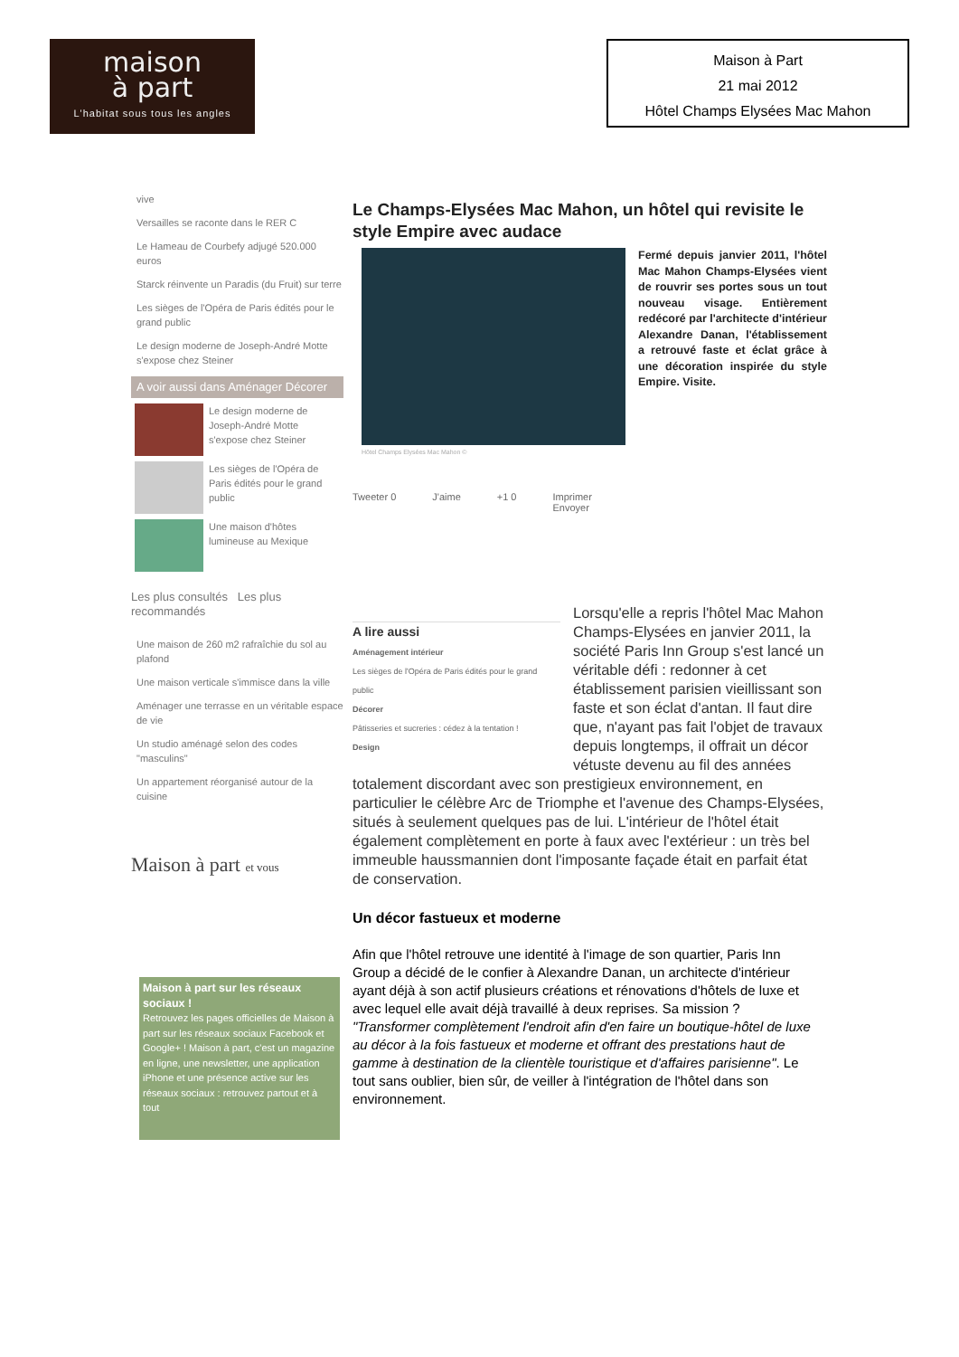maison
à part
L'habitat sous tous les angles
Maison à Part
21 mai 2012
Hôtel Champs Elysées Mac Mahon
vive
Versailles se raconte dans le RER C
Le Hameau de Courbefy adjugé 520.000 euros
Starck réinvente un Paradis (du Fruit) sur terre
Les sièges de l'Opéra de Paris édités pour le grand public
Le design moderne de Joseph-André Motte s'expose chez Steiner
A voir aussi dans Aménager Décorer
Le design moderne de Joseph-André Motte s'expose chez Steiner
Les sièges de l'Opéra de Paris édités pour le grand public
Une maison d'hôtes lumineuse au Mexique
Les plus consultés Les plus recommandés
Une maison de 260 m2 rafraîchie du sol au plafond
Une maison verticale s'immisce dans la ville
Aménager une terrasse en un véritable espace de vie
Un studio aménagé selon des codes "masculins"
Un appartement réorganisé autour de la cuisine
Maison à part et vous
Maison à part sur les réseaux sociaux !
Retrouvez les pages officielles de Maison à part sur les réseaux sociaux Facebook et Google+ ! Maison à part, c'est un magazine en ligne, une newsletter, une application iPhone et une présence active sur les réseaux sociaux : retrouvez partout et à tout
Le Champs-Elysées Mac Mahon, un hôtel qui revisite le style Empire avec audace
Fermé depuis janvier 2011, l'hôtel Mac Mahon Champs-Elysées vient de rouvrir ses portes sous un tout nouveau visage. Entièrement redécoré par l'architecte d'intérieur Alexandre Danan, l'établissement a retrouvé faste et éclat grâce à une décoration inspirée du style Empire. Visite.
Hôtel Champs Elysées Mac Mahon ©
Tweeter 0 J'aime +1 0 Imprimer
Envoyer
A lire aussi
Aménagement intérieur
Les sièges de l'Opéra de Paris édités pour le grand public
Décorer
Pâtisseries et sucreries : cédez à la tentation !
Design
Lorsqu'elle a repris l'hôtel Mac Mahon Champs-Elysées en janvier 2011, la société Paris Inn Group s'est lancé un véritable défi : redonner à cet établissement parisien vieillissant son faste et son éclat d'antan. Il faut dire que, n'ayant pas fait l'objet de travaux depuis longtemps, il offrait un décor vétuste devenu au fil des années totalement discordant avec son prestigieux environnement, en particulier le célèbre Arc de Triomphe et l'avenue des Champs-Elysées, situés à seulement quelques pas de lui. L'intérieur de l'hôtel était également complètement en porte à faux avec l'extérieur : un très bel immeuble haussmannien dont l'imposante façade était en parfait état de conservation.
Un décor fastueux et moderne
Afin que l'hôtel retrouve une identité à l'image de son quartier, Paris Inn Group a décidé de le confier à Alexandre Danan, un architecte d'intérieur ayant déjà à son actif plusieurs créations et rénovations d'hôtels de luxe et avec lequel elle avait déjà travaillé à deux reprises. Sa mission ? "Transformer complètement l'endroit afin d'en faire un boutique-hôtel de luxe au décor à la fois fastueux et moderne et offrant des prestations haut de gamme à destination de la clientèle touristique et d'affaires parisienne". Le tout sans oublier, bien sûr, de veiller à l'intégration de l'hôtel dans son environnement.